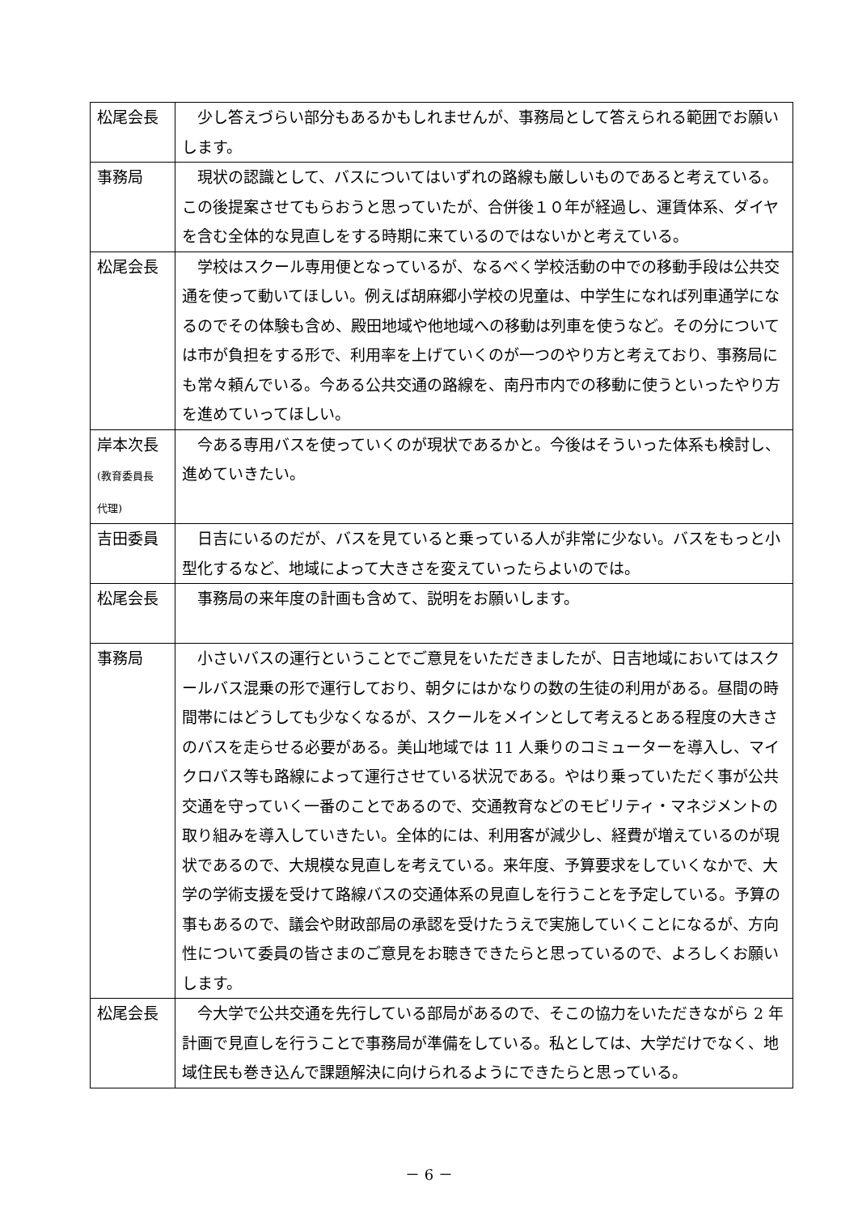| 松尾会長 | 少し答えづらい部分もあるかもしれませんが、事務局として答えられる範囲でお願いします。 |
| 事務局 | 現状の認識として、バスについてはいずれの路線も厳しいものであると考えている。この後提案させてもらおうと思っていたが、合併後１０年が経過し、運賃体系、ダイヤを含む全体的な見直しをする時期に来ているのではないかと考えている。 |
| 松尾会長 | 学校はスクール専用便となっているが、なるべく学校活動の中での移動手段は公共交通を使って動いてほしい。例えば胡麻郷小学校の児童は、中学生になれば列車通学になるのでその体験も含め、殿田地域や他地域への移動は列車を使うなど。その分については市が負担をする形で、利用率を上げていくのが一つのやり方と考えており、事務局にも常々頼んでいる。今ある公共交通の路線を、南丹市内での移動に使うといったやり方を進めていってほしい。 |
| 岸本次長 (教育委員長 代理) | 今ある専用バスを使っていくのが現状であるかと。今後はそういった体系も検討し、進めていきたい。 |
| 吉田委員 | 日吉にいるのだが、バスを見ていると乗っている人が非常に少ない。バスをもっと小型化するなど、地域によって大きさを変えていったらよいのでは。 |
| 松尾会長 | 事務局の来年度の計画も含めて、説明をお願いします。 |
| 事務局 | 小さいバスの運行ということでご意見をいただきましたが、日吉地域においてはスクールバス混乗の形で運行しており、朝夕にはかなりの数の生徒の利用がある。昼間の時間帯にはどうしても少なくなるが、スクールをメインとして考えるとある程度の大きさのバスを走らせる必要がある。美山地域では 11 人乗りのコミューターを導入し、マイクロバス等も路線によって運行させている状況である。やはり乗っていただく事が公共交通を守っていく一番のことであるので、交通教育などのモビリティ・マネジメントの取り組みを導入していきたい。全体的には、利用客が減少し、経費が増えているのが現状であるので、大規模な見直しを考えている。来年度、予算要求をしていくなかで、大学の学術支援を受けて路線バスの交通体系の見直しを行うことを予定している。予算の事もあるので、議会や財政部局の承認を受けたうえで実施していくことになるが、方向性について委員の皆さまのご意見をお聴きできたらと思っているので、よろしくお願いします。 |
| 松尾会長 | 今大学で公共交通を先行している部局があるので、そこの協力をいただきながら 2 年計画で見直しを行うことで事務局が準備をしている。私としては、大学だけでなく、地域住民も巻き込んで課題解決に向けられるようにできたらと思っている。 |
－ 6 －